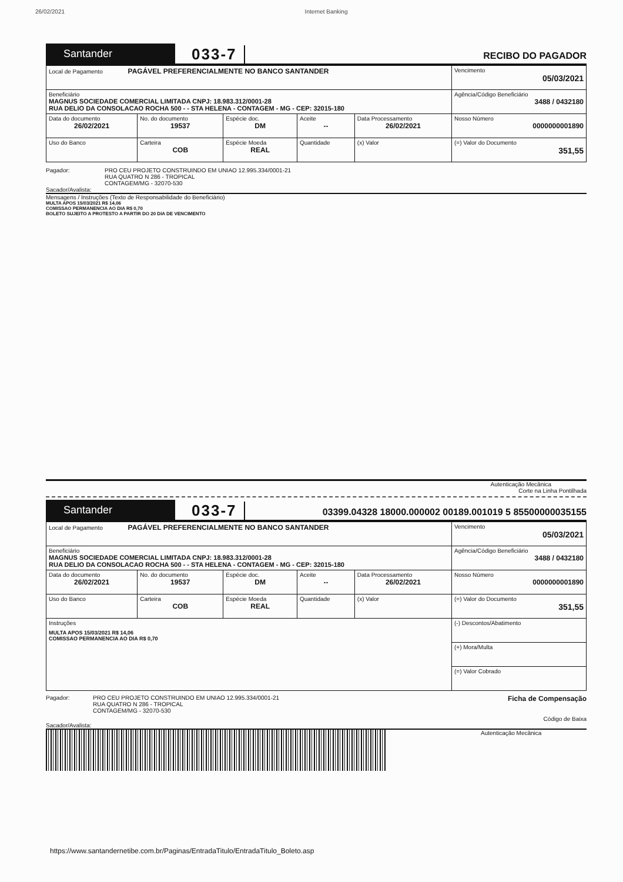26/02/2021 Internet Banking
Santander
033-7
RECIBO DO PAGADOR
| Local de Pagamento PAGÁVEL PREFERENCIALMENTE NO BANCO SANTANDER | | | | | Vencimento 05/03/2021 |
| Beneficiário MAGNUS SOCIEDADE COMERCIAL LIMITADA CNPJ: 18.983.312/0001-28 RUA DELIO DA CONSOLACAO ROCHA 500 - - STA HELENA - CONTAGEM - MG - CEP: 32015-180 | | | | | Agência/Código Beneficiário 3488 / 0432180 |
| Data do documento 26/02/2021 | No. do documento 19537 | Espécie doc. DM | Aceite -- | Data Processamento 26/02/2021 | Nosso Número 0000000001890 |
| Uso do Banco | Carteira COB | Espécie Moeda REAL | Quantidade | (x) Valor | (=) Valor do Documento 351,55 |
Pagador: PRO CEU PROJETO CONSTRUINDO EM UNIAO 12.995.334/0001-21
RUA QUATRO N 286 - TROPICAL
CONTAGEM/MG - 32070-530
Sacador/Avalista:
Mensagens / Instruções (Texto de Responsabilidade do Beneficiário)
MULTA APOS 15/03/2021 R$ 14,06
COMISSAO PERMANENCIA AO DIA R$ 0,70
BOLETO SUJEITO A PROTESTO A PARTIR DO 20 DIA DE VENCIMENTO
Autenticação Mecânica
Corte na Linha Pontilhada
Santander
033-7
03399.04328 18000.000002 00189.001019 5 85500000035155
| Local de Pagamento PAGÁVEL PREFERENCIALMENTE NO BANCO SANTANDER | | | | | Vencimento 05/03/2021 |
| Beneficiário MAGNUS SOCIEDADE COMERCIAL LIMITADA CNPJ: 18.983.312/0001-28 RUA DELIO DA CONSOLACAO ROCHA 500 - - STA HELENA - CONTAGEM - MG - CEP: 32015-180 | | | | | Agência/Código Beneficiário 3488 / 0432180 |
| Data do documento 26/02/2021 | No. do documento 19537 | Espécie doc. DM | Aceite -- | Data Processamento 26/02/2021 | Nosso Número 0000000001890 |
| Uso do Banco | Carteira COB | Espécie Moeda REAL | Quantidade | (x) Valor | (=) Valor do Documento 351,55 |
| Instruções MULTA APOS 15/03/2021 R$ 14,06 COMISSAO PERMANENCIA AO DIA R$ 0,70 | | | | | (-) Descontos/Abatimento |
| | | | | | (+) Mora/Multa |
| | | | | | (=) Valor Cobrado |
Pagador: PRO CEU PROJETO CONSTRUINDO EM UNIAO 12.995.334/0001-21
RUA QUATRO N 286 - TROPICAL
CONTAGEM/MG - 32070-530 Ficha de Compensação
Código de Baixa
Sacador/Avalista:
Autenticação Mecânica
https://www.santandernetibe.com.br/Paginas/EntradaTitulo/EntradaTitulo_Boleto.asp